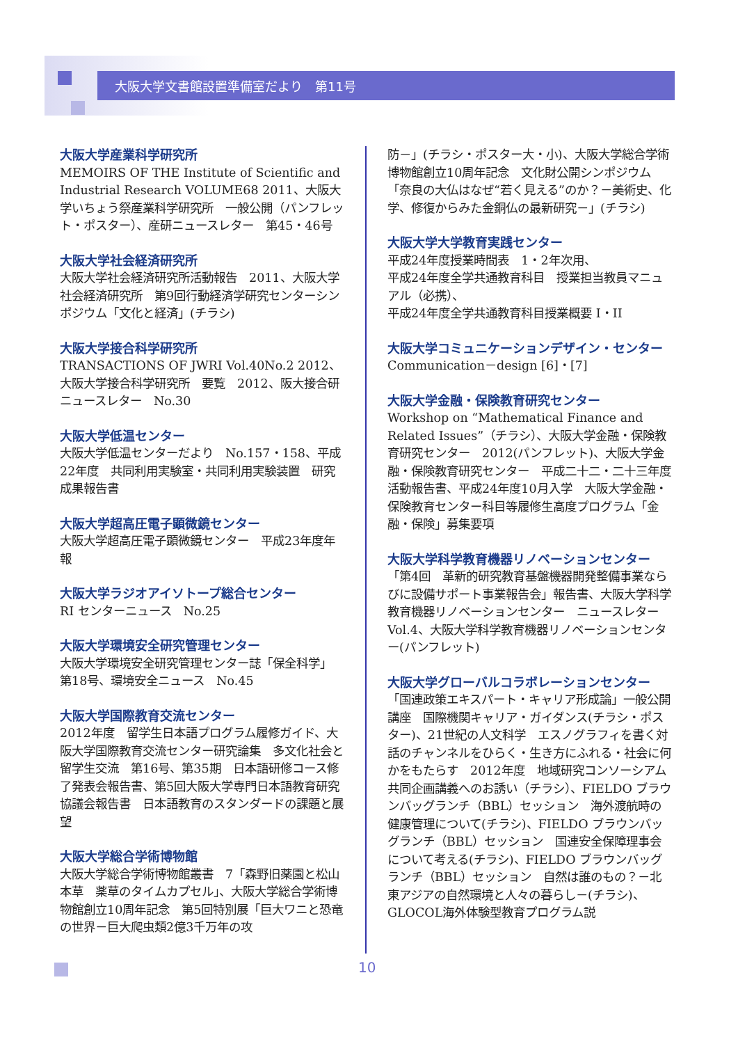大阪大学文書館設置準備室だより　第11号
大阪大学産業科学研究所
MEMOIRS OF THE Institute of Scientific and Industrial Research VOLUME68 2011、大阪大学いちょう祭産業科学研究所　一般公開（パンフレット・ポスター）、産研ニュースレター　第45・46号
大阪大学社会経済研究所
大阪大学社会経済研究所活動報告　2011、大阪大学社会経済研究所　第9回行動経済学研究センターシンポジウム「文化と経済」(チラシ)
大阪大学接合科学研究所
TRANSACTIONS OF JWRI Vol.40No.2 2012、大阪大学接合科学研究所　要覧　2012、阪大接合研ニュースレター　No.30
大阪大学低温センター
大阪大学低温センターだより　No.157・158、平成22年度　共同利用実験室・共同利用実験装置　研究成果報告書
大阪大学超高圧電子顕微鏡センター
大阪大学超高圧電子顕微鏡センター　平成23年度年報
大阪大学ラジオアイソトープ総合センター
RI センターニュース　No.25
大阪大学環境安全研究管理センター
大阪大学環境安全研究管理センター誌「保全科学」 第18号、環境安全ニュース　No.45
大阪大学国際教育交流センター
2012年度　留学生日本語プログラム履修ガイド、大阪大学国際教育交流センター研究論集　多文化社会と留学生交流　第16号、第35期　日本語研修コース修了発表会報告書、第5回大阪大学専門日本語教育研究協議会報告書　日本語教育のスタンダードの課題と展望
大阪大学総合学術博物館
大阪大学総合学術博物館叢書　7「森野旧薬園と松山本草　薬草のタイムカプセル」、大阪大学総合学術博物館創立10周年記念　第5回特別展「巨大ワニと恐竜の世界－巨大爬虫類2億3千万年の攻
防－」(チラシ・ポスター大・小)、大阪大学総合学術博物館創立10周年記念　文化財公開シンポジウム「奈良の大仏はなぜ“若く見える”のか？－美術史、化学、修復からみた金銅仏の最新研究－」(チラシ)
大阪大学大学教育実践センター
平成24年度授業時間表　1・2年次用、
平成24年度全学共通教育科目　授業担当教員マニュアル（必携）、
平成24年度全学共通教育科目授業概要 I・II
大阪大学コミュニケーションデザイン・センター
Communication－design [6]・[7]
大阪大学金融・保険教育研究センター
Workshop on “Mathematical Finance and Related Issues”（チラシ）、大阪大学金融・保険教育研究センター　2012(パンフレット)、大阪大学金融・保険教育研究センター　平成二十二・二十三年度活動報告書、平成24年度10月入学　大阪大学金融・保険教育センター科目等履修生高度プログラム「金融・保険」募集要項
大阪大学科学教育機器リノベーションセンター
「第4回　革新的研究教育基盤機器開発整備事業ならびに設備サポート事業報告会」報告書、大阪大学科学教育機器リノベーションセンター　ニュースレター　Vol.4、大阪大学科学教育機器リノベーションセンター(パンフレット)
大阪大学グローバルコラボレーションセンター
「国連政策エキスパート・キャリア形成論」一般公開講座　国際機関キャリア・ガイダンス(チラシ・ポスター)、21世紀の人文科学　エスノグラフィを書く対話のチャンネルをひらく・生き方にふれる・社会に何かをもたらす　2012年度　地域研究コンソーシアム共同企画講義へのお誘い（チラシ）、FIELDO ブラウンバッグランチ（BBL）セッション　海外渡航時の健康管理について(チラシ)、FIELDO ブラウンバッグランチ（BBL）セッション　国連安全保障理事会について考える(チラシ)、FIELDO ブラウンバッグランチ（BBL）セッション　自然は誰のもの？－北東アジアの自然環境と人々の暮らし－(チラシ)、GLOCOL海外体験型教育プログラム説
10